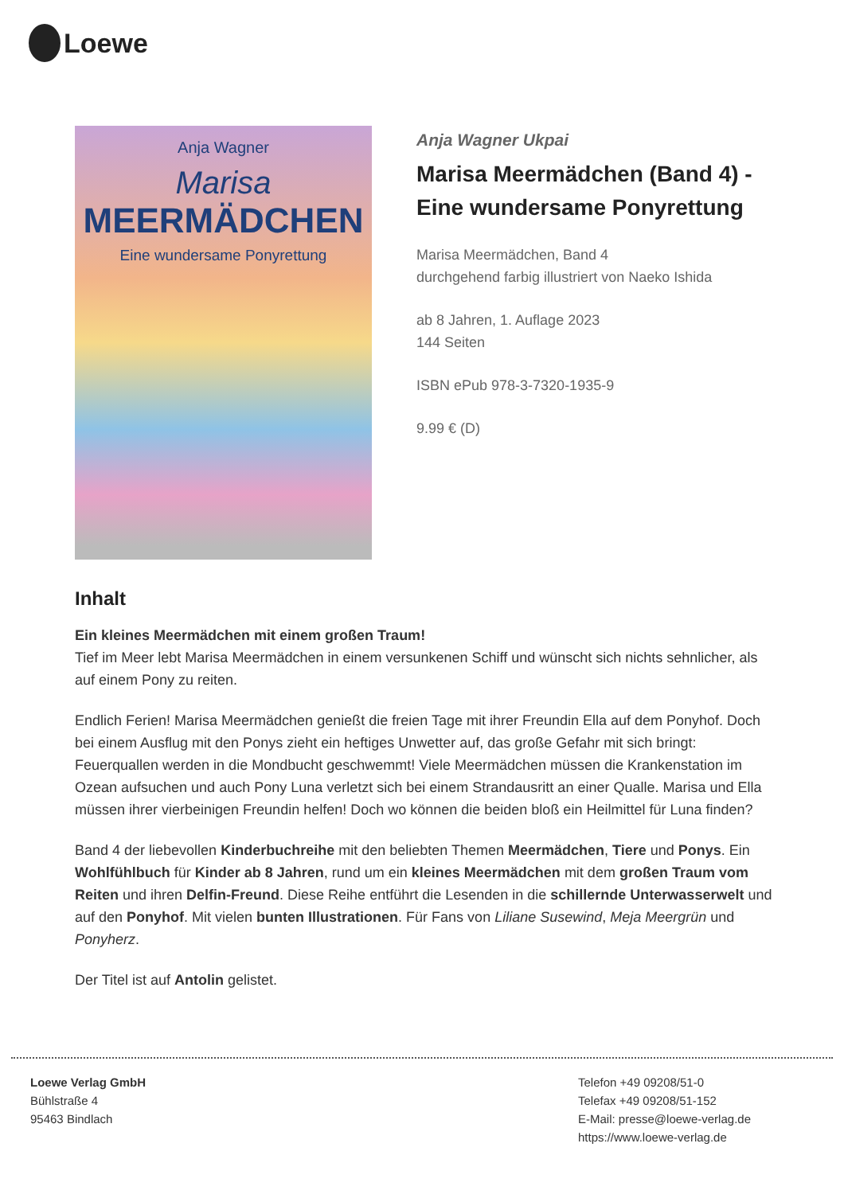Loewe
Anja Wagner
Marisa
MEERMÄDCHEN
Eine wundersame Ponyrettung
Anja Wagner Ukpai
Marisa Meermädchen (Band 4) - Eine wundersame Ponyrettung
Marisa Meermädchen, Band 4
durchgehend farbig illustriert von Naeko Ishida
ab 8 Jahren, 1. Auflage 2023
144 Seiten
ISBN ePub 978-3-7320-1935-9
9.99 € (D)
Inhalt
Ein kleines Meermädchen mit einem großen Traum!
Tief im Meer lebt Marisa Meermädchen in einem versunkenen Schiff und wünscht sich nichts sehnlicher, als auf einem Pony zu reiten.
Endlich Ferien! Marisa Meermädchen genießt die freien Tage mit ihrer Freundin Ella auf dem Ponyhof. Doch bei einem Ausflug mit den Ponys zieht ein heftiges Unwetter auf, das große Gefahr mit sich bringt: Feuerquallen werden in die Mondbucht geschwemmt! Viele Meermädchen müssen die Krankenstation im Ozean aufsuchen und auch Pony Luna verletzt sich bei einem Strandausritt an einer Qualle. Marisa und Ella müssen ihrer vierbeinigen Freundin helfen! Doch wo können die beiden bloß ein Heilmittel für Luna finden?
Band 4 der liebevollen Kinderbuchreihe mit den beliebten Themen Meermädchen, Tiere und Ponys. Ein Wohlfühlbuch für Kinder ab 8 Jahren, rund um ein kleines Meermädchen mit dem großen Traum vom Reiten und ihren Delfin-Freund. Diese Reihe entführt die Lesenden in die schillernde Unterwasserwelt und auf den Ponyhof. Mit vielen bunten Illustrationen. Für Fans von Liliane Susewind, Meja Meergrün und Ponyherz.
Der Titel ist auf Antolin gelistet.
Loewe Verlag GmbH
Bühlstraße 4
95463 Bindlach
Telefon +49 09208/51-0
Telefax +49 09208/51-152
E-Mail: presse@loewe-verlag.de
https://www.loewe-verlag.de